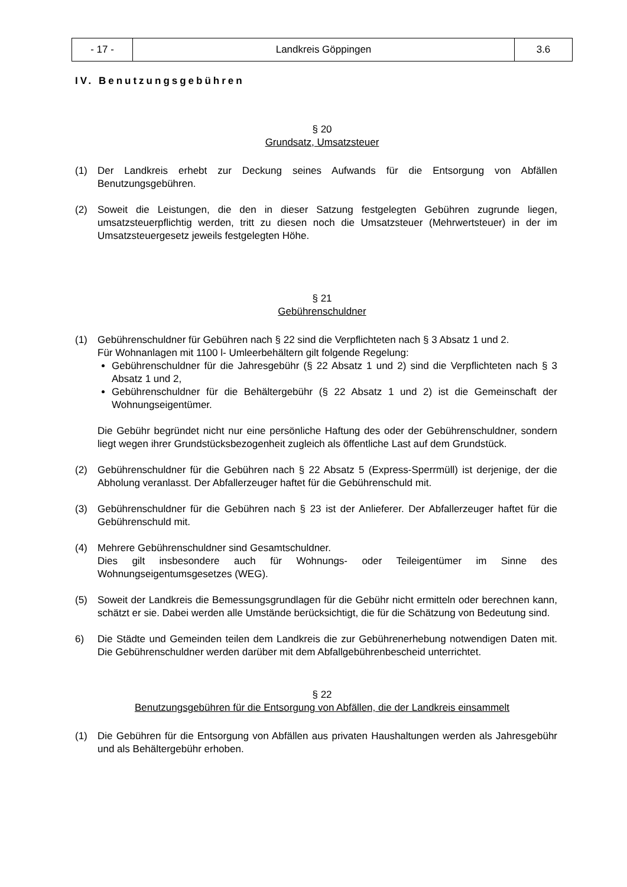| - 17 - | Landkreis Göppingen | 3.6 |
IV. Benutzungsgebühren
§ 20
Grundsatz, Umsatzsteuer
(1) Der Landkreis erhebt zur Deckung seines Aufwands für die Entsorgung von Abfällen Benutzungsgebühren.
(2) Soweit die Leistungen, die den in dieser Satzung festgelegten Gebühren zugrunde liegen, umsatzsteuerpflichtig werden, tritt zu diesen noch die Umsatzsteuer (Mehrwertsteuer) in der im Umsatzsteuergesetz jeweils festgelegten Höhe.
§ 21
Gebührenschuldner
(1) Gebührenschuldner für Gebühren nach § 22 sind die Verpflichteten nach § 3 Absatz 1 und 2.
Für Wohnanlagen mit 1100 l- Umleerbehältern gilt folgende Regelung:
Gebührenschuldner für die Jahresgebühr (§ 22 Absatz 1 und 2) sind die Verpflichteten nach § 3 Absatz 1 und 2,
Gebührenschuldner für die Behältergebühr (§ 22 Absatz 1 und 2) ist die Gemeinschaft der Wohnungseigentümer.
Die Gebühr begründet nicht nur eine persönliche Haftung des oder der Gebührenschuldner, sondern liegt wegen ihrer Grundstücksbezogenheit zugleich als öffentliche Last auf dem Grundstück.
(2) Gebührenschuldner für die Gebühren nach § 22 Absatz 5 (Express-Sperrmüll) ist derjenige, der die Abholung veranlasst. Der Abfallerzeuger haftet für die Gebührenschuld mit.
(3) Gebührenschuldner für die Gebühren nach § 23 ist der Anlieferer. Der Abfallerzeuger haftet für die Gebührenschuld mit.
(4) Mehrere Gebührenschuldner sind Gesamtschuldner.
Dies gilt insbesondere auch für Wohnungs- oder Teileigentümer im Sinne des Wohnungseigentumsgesetzes (WEG).
(5) Soweit der Landkreis die Bemessungsgrundlagen für die Gebühr nicht ermitteln oder berechnen kann, schätzt er sie. Dabei werden alle Umstände berücksichtigt, die für die Schätzung von Bedeutung sind.
6) Die Städte und Gemeinden teilen dem Landkreis die zur Gebührenerhebung notwendigen Daten mit. Die Gebührenschuldner werden darüber mit dem Abfallgebührenbescheid unterrichtet.
§ 22
Benutzungsgebühren für die Entsorgung von Abfällen, die der Landkreis einsammelt
(1) Die Gebühren für die Entsorgung von Abfällen aus privaten Haushaltungen werden als Jahresgebühr und als Behältergebühr erhoben.